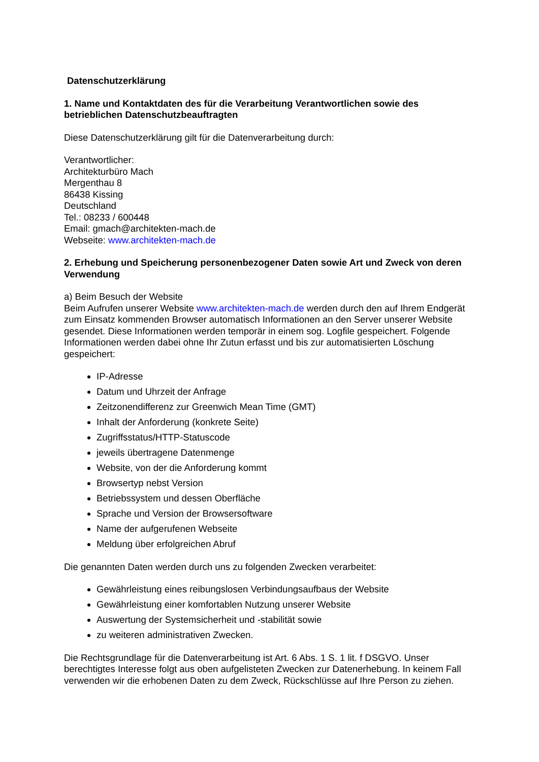Datenschutzerklärung
1. Name und Kontaktdaten des für die Verarbeitung Verantwortlichen sowie des betrieblichen Datenschutzbeauftragten
Diese Datenschutzerklärung gilt für die Datenverarbeitung durch:
Verantwortlicher:
Architekturbüro Mach
Mergenthau 8
86438 Kissing
Deutschland
Tel.: 08233 / 600448
Email: gmach@architekten-mach.de
Webseite: www.architekten-mach.de
2. Erhebung und Speicherung personenbezogener Daten sowie Art und Zweck von deren Verwendung
a) Beim Besuch der Website
Beim Aufrufen unserer Website www.architekten-mach.de werden durch den auf Ihrem Endgerät zum Einsatz kommenden Browser automatisch Informationen an den Server unserer Website gesendet. Diese Informationen werden temporär in einem sog. Logfile gespeichert. Folgende Informationen werden dabei ohne Ihr Zutun erfasst und bis zur automatisierten Löschung gespeichert:
IP-Adresse
Datum und Uhrzeit der Anfrage
Zeitzonendifferenz zur Greenwich Mean Time (GMT)
Inhalt der Anforderung (konkrete Seite)
Zugriffsstatus/HTTP-Statuscode
jeweils übertragene Datenmenge
Website, von der die Anforderung kommt
Browsertyp nebst Version
Betriebssystem und dessen Oberfläche
Sprache und Version der Browsersoftware
Name der aufgerufenen Webseite
Meldung über erfolgreichen Abruf
Die genannten Daten werden durch uns zu folgenden Zwecken verarbeitet:
Gewährleistung eines reibungslosen Verbindungsaufbaus der Website
Gewährleistung einer komfortablen Nutzung unserer Website
Auswertung der Systemsicherheit und -stabilität sowie
zu weiteren administrativen Zwecken.
Die Rechtsgrundlage für die Datenverarbeitung ist Art. 6 Abs. 1 S. 1 lit. f DSGVO. Unser berechtigtes Interesse folgt aus oben aufgelisteten Zwecken zur Datenerhebung. In keinem Fall verwenden wir die erhobenen Daten zu dem Zweck, Rückschlüsse auf Ihre Person zu ziehen.